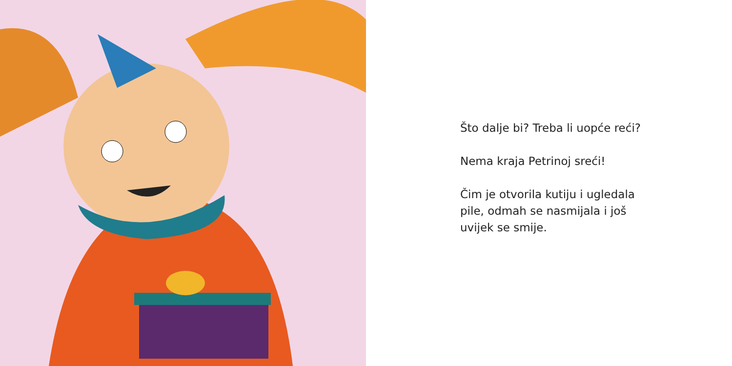Što dalje bi? Treba li uopće reći?
Nema kraja Petrinoj sreći!
Čim je otvorila kutiju i ugledala
pile, odmah se nasmijala i još
uvijek se smije.